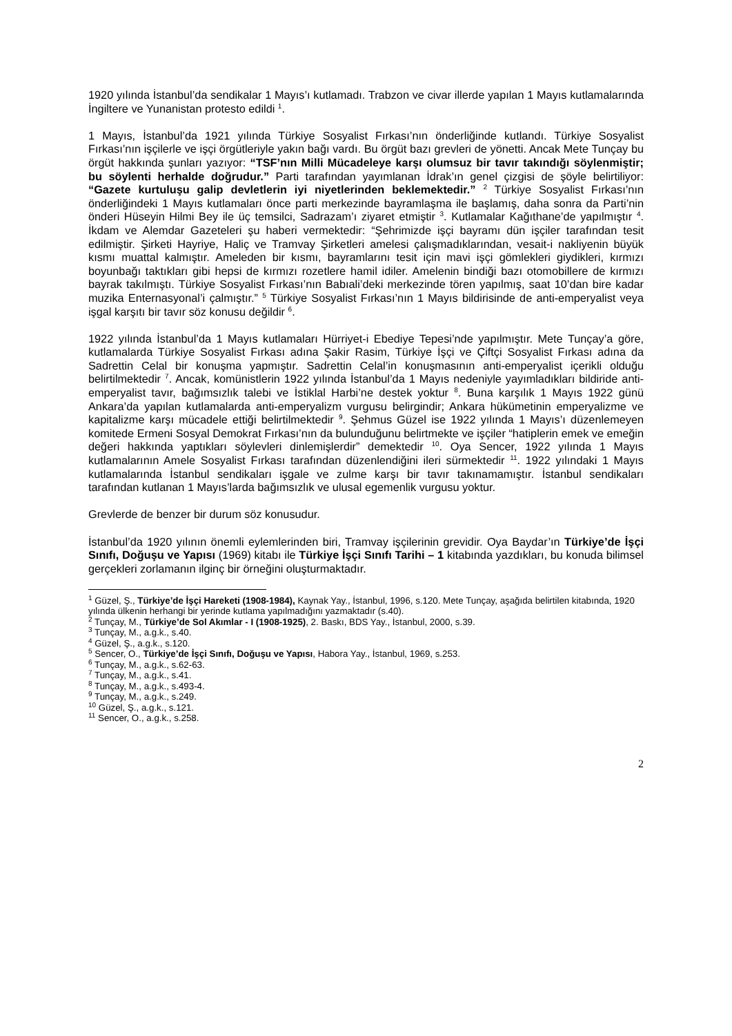1920 yılında İstanbul’da sendikalar 1 Mayıs’ı kutlamadı. Trabzon ve civar illerde yapılan 1 Mayıs kutlamalarında İngiltere ve Yunanistan protesto edildi <sup>1</sup>.
1 Mayıs, İstanbul’da 1921 yılında Türkiye Sosyalist Fırkası’nın önderliğinde kutlandı. Türkiye Sosyalist Fırkası’nın işçilerle ve işçi örgütleriyle yakın bağı vardı. Bu örgüt bazı grevleri de yönetti. Ancak Mete Tunçay bu örgüt hakkında şunları yazıyor: “TSF’nın Milli Mücadeleye karşı olumsuz bir tavır takındığı söylenmiştir; bu söylenti herhalde doğrudur.” Parti tarafından yayımlanan İdrak’ın genel çizgisi de şöyle belirtiliyor: “Gazete kurtuluşu galip devletlerin iyi niyetlerinden beklemektedir.” <sup>2</sup> Türkiye Sosyalist Fırkası’nın önderliğindeki 1 Mayıs kutlamaları önce parti merkezinde bayramlaşma ile başlamış, daha sonra da Parti’nin önderi Hüseyin Hilmi Bey ile üç temsilci, Sadrazam’ı ziyaret etmiştir <sup>3</sup>. Kutlamalar Kağıthane’de yapılmıştır <sup>4</sup>. İkdam ve Alemdar Gazeteleri şu haberi vermektedir: “Şehrimizde işçi bayramı dün işçiler tarafından tesit edilmiştir. Şirketi Hayriye, Haliç ve Tramvay Şirketleri amelesi çalışmadıklarından, vesait-i nakliyenin büyük kısmı muattal kalmıştır. Ameleden bir kısmı, bayramlarını tesit için mavi işçi gömlekleri giydikleri, kırmızı boyunbağı taktıkları gibi hepsi de kırmızı rozetlere hamil idiler. Amelenin bindiği bazı otomobillere de kırmızı bayrak takılmıştı. Türkiye Sosyalist Fırkası’nın Babıali’deki merkezinde tören yapılmış, saat 10’dan bire kadar muzika Enternasyonal’i çalmıştır.” <sup>5</sup> Türkiye Sosyalist Fırkası’nın 1 Mayıs bildirisinde de anti-emperyalist veya işgal karşıtı bir tavır söz konusu değildir <sup>6</sup>.
1922 yılında İstanbul’da 1 Mayıs kutlamaları Hürriyet-i Ebediye Tepesi’nde yapılmıştır. Mete Tunçay’a göre, kutlamalarda Türkiye Sosyalist Fırkası adına Şakir Rasim, Türkiye İşçi ve Çiftçi Sosyalist Fırkası adına da Sadrettin Celal bir konuşma yapmıştır. Sadrettin Celal’in konuşmasının anti-emperyalist içerikli olduğu belirtilmektedir <sup>7</sup>. Ancak, komünistlerin 1922 yılında İstanbul’da 1 Mayıs nedeniyle yayımladıkları bildiride anti-emperyalist tavır, bağımsızlık talebi ve İstiklal Harbi’ne destek yoktur <sup>8</sup>. Buna karşılık 1 Mayıs 1922 günü Ankara’da yapılan kutlamalarda anti-emperyalizm vurgusu belirgindir; Ankara hükümetinin emperyalizme ve kapitalizme karşı mücadele ettiği belirtilmektedir <sup>9</sup>. Şehmus Güzel ise 1922 yılında 1 Mayıs’ı düzenlemeyen komitede Ermeni Sosyal Demokrat Fırkası’nın da bulunduğunu belirtmekte ve işçiler “hatiplerin emek ve emeğin değeri hakkında yaptıkları söylevleri dinlemişlerdir” demektedir <sup>10</sup>. Oya Sencer, 1922 yılında 1 Mayıs kutlamalarının Amele Sosyalist Fırkası tarafından düzenlendiğini ileri sürmektedir <sup>11</sup>. 1922 yılındaki 1 Mayıs kutlamalarında İstanbul sendikaları işgale ve zulme karşı bir tavır takınamamıştır. İstanbul sendikaları tarafından kutlanan 1 Mayıs’larda bağımsızlık ve ulusal egemenlik vurgusu yoktur.
Grevlerde de benzer bir durum söz konusudur.
İstanbul’da 1920 yılının önemli eylemlerinden biri, Tramvay işçilerinin grevidir. Oya Baydar’ın Türkiye’de İşçi Sınıfı, Doğuşu ve Yapısı (1969) kitabı ile Türkiye İşçi Sınıfı Tarihi – 1 kitabında yazdıkları, bu konuda bilimsel gerçekleri zorlamanın ilginç bir örneğini oluşturmaktadır.
<sup>1</sup> Güzel, Ş., Türkiye’de İşçi Hareketi (1908-1984), Kaynak Yay., İstanbul, 1996, s.120. Mete Tunçay, aşağıda belirtilen kitabında, 1920 yılında ülkenin herhangi bir yerinde kutlama yapılmadığını yazmaktadır (s.40).
<sup>2</sup> Tunçay, M., Türkiye’de Sol Akımlar - I (1908-1925), 2. Baskı, BDS Yay., İstanbul, 2000, s.39.
<sup>3</sup> Tunçay, M., a.g.k., s.40.
<sup>4</sup> Güzel, Ş., a.g.k., s.120.
<sup>5</sup> Sencer, O., Türkiye’de İşçi Sınıfı, Doğuşu ve Yapısı, Habora Yay., İstanbul, 1969, s.253.
<sup>6</sup> Tunçay, M., a.g.k., s.62-63.
<sup>7</sup> Tunçay, M., a.g.k., s.41.
<sup>8</sup> Tunçay, M., a.g.k., s.493-4.
<sup>9</sup> Tunçay, M., a.g.k., s.249.
<sup>10</sup> Güzel, Ş., a.g.k., s.121.
<sup>11</sup> Sencer, O., a.g.k., s.258.
2